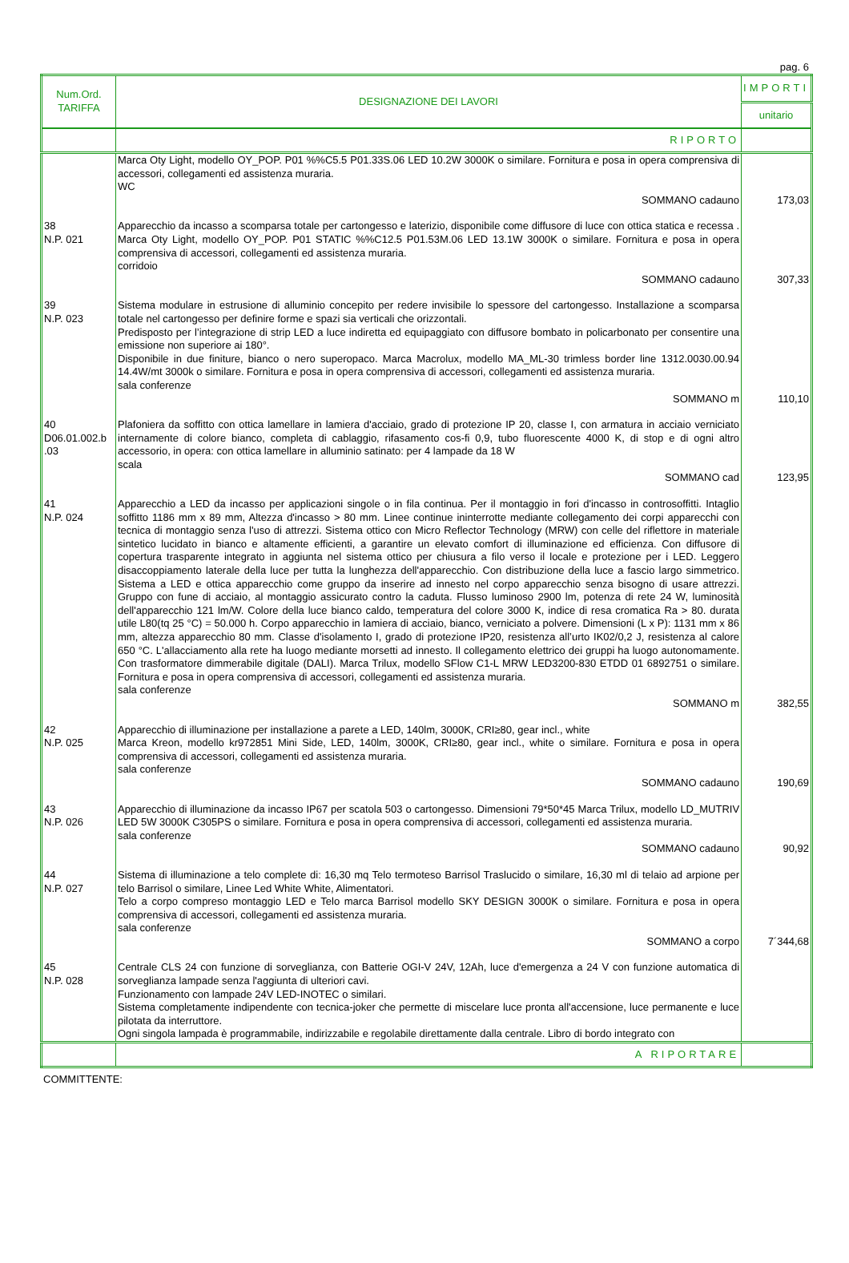pag. 6
| Num.Ord. TARIFFA | DESIGNAZIONE DEI LAVORI | IMPORTI |
| --- | --- | --- |
| | | unitario |
| | RIPORTO | |
| | Marca Oty Light, modello OY_POP. P01 %%C5.5 P01.33S.06 LED 10.2W 3000K o similare. Fornitura e posa in opera comprensiva di accessori, collegamenti ed assistenza muraria. WC | |
| | SOMMANO cadauno | 173,03 |
| 38 N.P. 021 | Apparecchio da incasso a scomparsa totale per cartongesso e laterizio, disponibile come diffusore di luce con ottica statica e recessa . Marca Oty Light, modello OY_POP. P01 STATIC %%C12.5 P01.53M.06 LED 13.1W 3000K o similare. Fornitura e posa in opera comprensiva di accessori, collegamenti ed assistenza muraria. corridoio | |
| | SOMMANO cadauno | 307,33 |
| 39 N.P. 023 | Sistema modulare in estrusione di alluminio concepito per redere invisibile lo spessore del cartongesso. Installazione a scomparsa totale nel cartongesso per definire forme e spazi sia verticali che orizzontali. Predisposto per l’integrazione di strip LED a luce indiretta ed equipaggiato con diffusore bombato in policarbonato per consentire una emissione non superiore ai 180°. Disponibile in due finiture, bianco o nero superopaco. Marca Macrolux, modello MA_ML-30 trimless border line 1312.0030.00.94 14.4W/mt 3000k o similare. Fornitura e posa in opera comprensiva di accessori, collegamenti ed assistenza muraria. sala conferenze | |
| | SOMMANO m | 110,10 |
| 40 D06.01.002.b .03 | Plafoniera da soffitto con ottica lamellare in lamiera d'acciaio, grado di protezione IP 20, classe I, con armatura in acciaio verniciato internamente di colore bianco, completa di cablaggio, rifasamento cos-fi 0,9, tubo fluorescente 4000 K, di stop e di ogni altro accessorio, in opera: con ottica lamellare in alluminio satinato: per 4 lampade da 18 W scala | |
| | SOMMANO cad | 123,95 |
| 41 N.P. 024 | Apparecchio a LED da incasso per applicazioni singole o in fila continua. Per il montaggio in fori d'incasso in controsoffitti. Intaglio soffitto 1186 mm x 89 mm, Altezza d'incasso > 80 mm. Linee continue ininterrotte mediante collegamento dei corpi apparecchi con tecnica di montaggio senza l'uso di attrezzi. Sistema ottico con Micro Reflector Technology (MRW) con celle del riflettore in materiale sintetico lucidato in bianco e altamente efficienti, a garantire un elevato comfort di illuminazione ed efficienza. Con diffusore di copertura trasparente integrato in aggiunta nel sistema ottico per chiusura a filo verso il locale e protezione per i LED. Leggero disaccoppiamento laterale della luce per tutta la lunghezza dell'apparecchio. Con distribuzione della luce a fascio largo simmetrico. Sistema a LED e ottica apparecchio come gruppo da inserire ad innesto nel corpo apparecchio senza bisogno di usare attrezzi. Gruppo con fune di acciaio, al montaggio assicurato contro la caduta. Flusso luminoso 2900 lm, potenza di rete 24 W, luminosità dell'apparecchio 121 lm/W. Colore della luce bianco caldo, temperatura del colore 3000 K, indice di resa cromatica Ra > 80. durata utile L80(tq 25 °C) = 50.000 h. Corpo apparecchio in lamiera di acciaio, bianco, verniciato a polvere. Dimensioni (L x P): 1131 mm x 86 mm, altezza apparecchio 80 mm. Classe d'isolamento I, grado di protezione IP20, resistenza all’urto IK02/0,2 J, resistenza al calore 650 °C. L'allacciamento alla rete ha luogo mediante morsetti ad innesto. Il collegamento elettrico dei gruppi ha luogo autonomamente. Con trasformatore dimmerabile digitale (DALI). Marca Trilux, modello SFlow C1-L MRW LED3200-830 ETDD 01 6892751 o similare. Fornitura e posa in opera comprensiva di accessori, collegamenti ed assistenza muraria. sala conferenze | |
| | SOMMANO m | 382,55 |
| 42 N.P. 025 | Apparecchio di illuminazione per installazione a parete a LED, 140lm, 3000K, CRI≥80, gear incl., white Marca Kreon, modello kr972851 Mini Side, LED, 140lm, 3000K, CRI≥80, gear incl., white o similare. Fornitura e posa in opera comprensiva di accessori, collegamenti ed assistenza muraria. sala conferenze | |
| | SOMMANO cadauno | 190,69 |
| 43 N.P. 026 | Apparecchio di illuminazione da incasso IP67 per scatola 503 o cartongesso. Dimensioni 79*50*45 Marca Trilux, modello LD_MUTRIV LED 5W 3000K C305PS o similare. Fornitura e posa in opera comprensiva di accessori, collegamenti ed assistenza muraria. sala conferenze | |
| | SOMMANO cadauno | 90,92 |
| 44 N.P. 027 | Sistema di illuminazione a telo complete di: 16,30 mq Telo termoteso Barrisol Traslucido o similare, 16,30 ml di telaio ad arpione per telo Barrisol o similare, Linee Led White White, Alimentatori. Telo a corpo compreso montaggio LED e Telo marca Barrisol modello SKY DESIGN 3000K o similare. Fornitura e posa in opera comprensiva di accessori, collegamenti ed assistenza muraria. sala conferenze | |
| | SOMMANO a corpo | 7´344,68 |
| 45 N.P. 028 | Centrale CLS 24 con funzione di sorveglianza, con Batterie OGI-V 24V, 12Ah, luce d'emergenza a 24 V con funzione automatica di sorveglianza lampade senza l'aggiunta di ulteriori cavi. Funzionamento con lampade 24V LED-INOTEC o similari. Sistema completamente indipendente con tecnica-joker che permette di miscelare luce pronta all'accensione, luce permanente e luce pilotata da interruttore. Ogni singola lampada è programmabile, indirizzabile e regolabile direttamente dalla centrale. Libro di bordo integrato con | |
| | A RIPORTARE | |
COMMITTENTE: